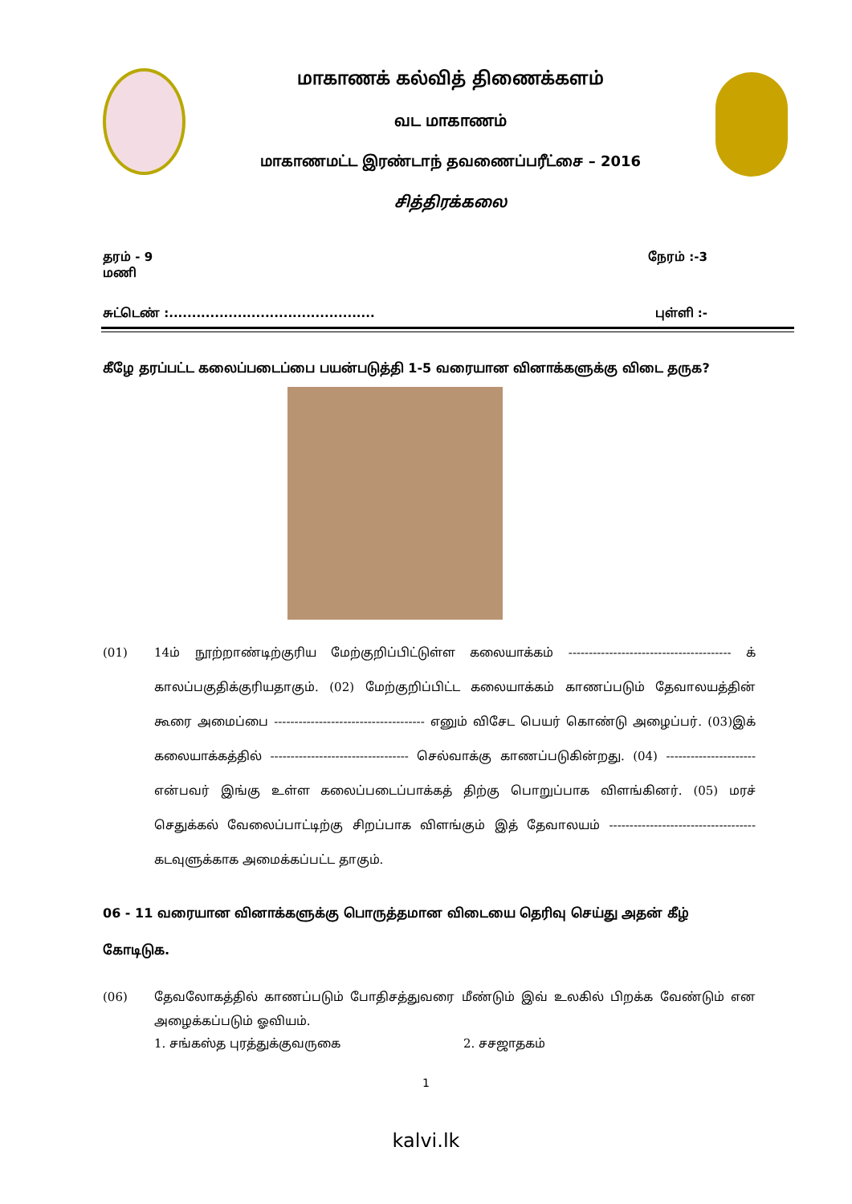மாகாணக் கல்வித் திணைக்களம்
வட மாகாணம்
மாகாணமட்ட இரண்டாந் தவணைப்பரீட்சை – 2016
சித்திரக்கலை
தரம் - 9
மணி நேரம் :-3
சுட்டெண் :............................................. புள்ளி :-
கீழே தரப்பட்ட கலைப்படைப்பை பயன்படுத்தி 1-5 வரையான வினாக்களுக்கு விடை தருக?
(01) 14ம் நூற்றாண்டிற்குரிய மேற்குறிப்பிட்டுள்ள கலையாக்கம் ---------------------------------------- க் காலப்பகுதிக்குரியதாகும். (02) மேற்குறிப்பிட்ட கலையாக்கம் காணப்படும் தேவாலயத்தின் கூரை அமைப்பை ------------------------------------- எனும் விசேட பெயர் கொண்டு அழைப்பர். (03)இக் கலையாக்கத்தில் ---------------------------------- செல்வாக்கு காணப்படுகின்றது. (04) ----------------------என்பவர் இங்கு உள்ள கலைப்படைப்பாக்கத் திற்கு பொறுப்பாக விளங்கினர். (05) மரச் செதுக்கல் வேலைப்பாட்டிற்கு சிறப்பாக விளங்கும் இத் தேவாலயம் ------------------------------------ கடவுளுக்காக அமைக்கப்பட்ட தாகும்.
06 - 11 வரையான வினாக்களுக்கு பொருத்தமான விடையை தெரிவு செய்து அதன் கீழ் கோடிடுக.
(06) தேவலோகத்தில் காணப்படும் போதிசத்துவரை மீண்டும் இவ் உலகில் பிறக்க வேண்டும் என அழைக்கப்படும் ஓவியம்.
1. சங்கஸ்த புரத்துக்குவருகை 2. சசஜாதகம்
1
kalvi.lk